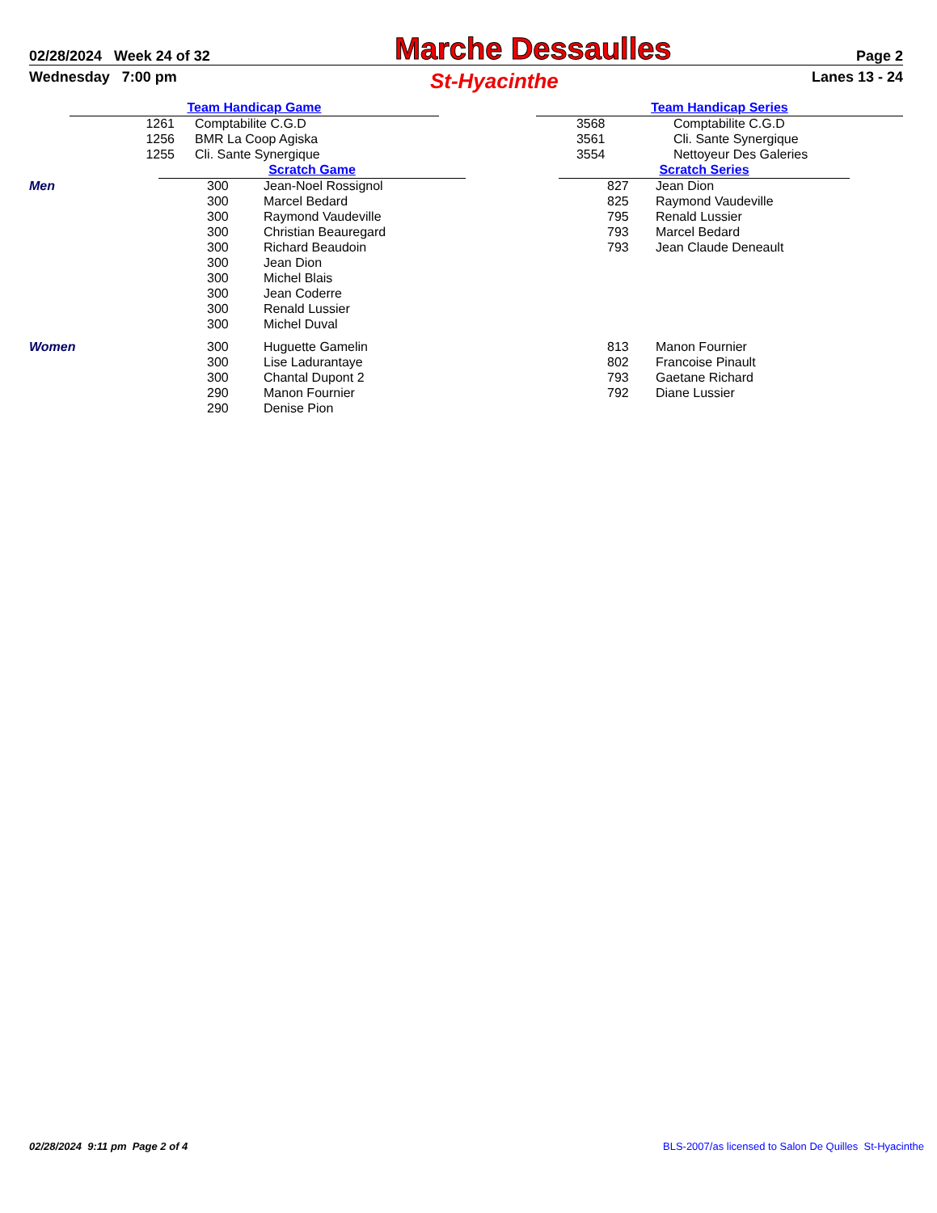02/28/2024 Week 24 of 32 Marche Dessaulles Page 2
Wednesday 7:00 pm St-Hyacinthe Lanes 13 - 24
| | Team Handicap Game | | | Team Handicap Series | | |
| | 1261 | Comptabilite C.G.D | | 3568 | Comptabilite C.G.D | |
| | 1256 | BMR La Coop Agiska | | 3561 | Cli. Sante Synergique | |
| | 1255 | Cli. Sante Synergique | | 3554 | Nettoyeur Des Galeries | |
| | Scratch Game | | | Scratch Series | | |
| Men | 300 | Jean-Noel Rossignol | | 827 | Jean Dion | |
| | 300 | Marcel Bedard | | 825 | Raymond Vaudeville | |
| | 300 | Raymond Vaudeville | | 795 | Renald Lussier | |
| | 300 | Christian Beauregard | | 793 | Marcel Bedard | |
| | 300 | Richard Beaudoin | | 793 | Jean Claude Deneault | |
| | 300 | Jean Dion | | | | |
| | 300 | Michel Blais | | | | |
| | 300 | Jean Coderre | | | | |
| | 300 | Renald Lussier | | | | |
| | 300 | Michel Duval | | | | |
| Women | 300 | Huguette Gamelin | | 813 | Manon Fournier | |
| | 300 | Lise Ladurantaye | | 802 | Francoise Pinault | |
| | 300 | Chantal Dupont 2 | | 793 | Gaetane Richard | |
| | 290 | Manon Fournier | | 792 | Diane Lussier | |
| | 290 | Denise Pion | | | | |
02/28/2024 9:11 pm Page 2 of 4 BLS-2007/as licensed to Salon De Quilles St-Hyacinthe